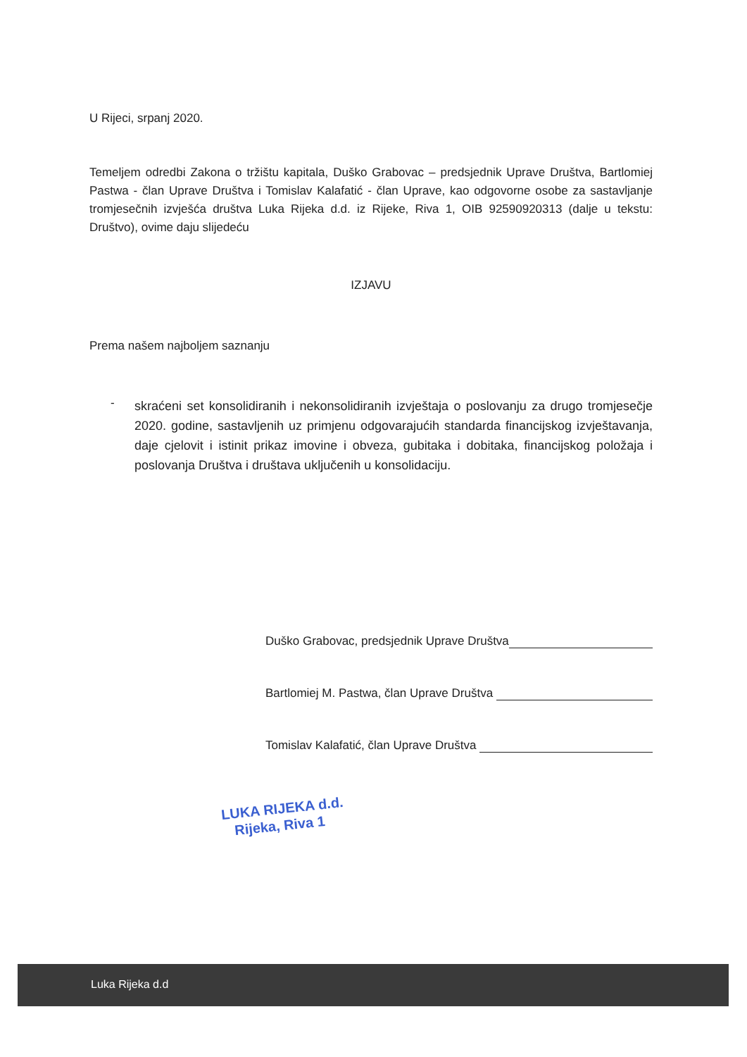U Rijeci, srpanj 2020.
Temeljem odredbi Zakona o tržištu kapitala, Duško Grabovac – predsjednik Uprave Društva, Bartlomiej Pastwa - član Uprave Društva i Tomislav Kalafatić - član Uprave, kao odgovorne osobe za sastavljanje tromjesečnih izvješća društva Luka Rijeka d.d. iz Rijeke, Riva 1, OIB 92590920313 (dalje u tekstu: Društvo), ovime daju slijedeću
IZJAVU
Prema našem najboljem saznanju
-
skraćeni set konsolidiranih i nekonsolidiranih izvještaja o poslovanju za drugo tromjesečje 2020. godine, sastavljenih uz primjenu odgovarajućih standarda financijskog izvještavanja, daje cjelovit i istinit prikaz imovine i obveza, gubitaka i dobitaka, financijskog položaja i poslovanja Društva i društava uključenih u konsolidaciju.
Duško Grabovac, predsjednik Uprave Društva
Bartlomiej M. Pastwa, član Uprave Društva
Tomislav Kalafatić, član Uprave Društva
LUKA RIJEKA d.d.
Rijeka, Riva 1
Luka Rijeka d.d